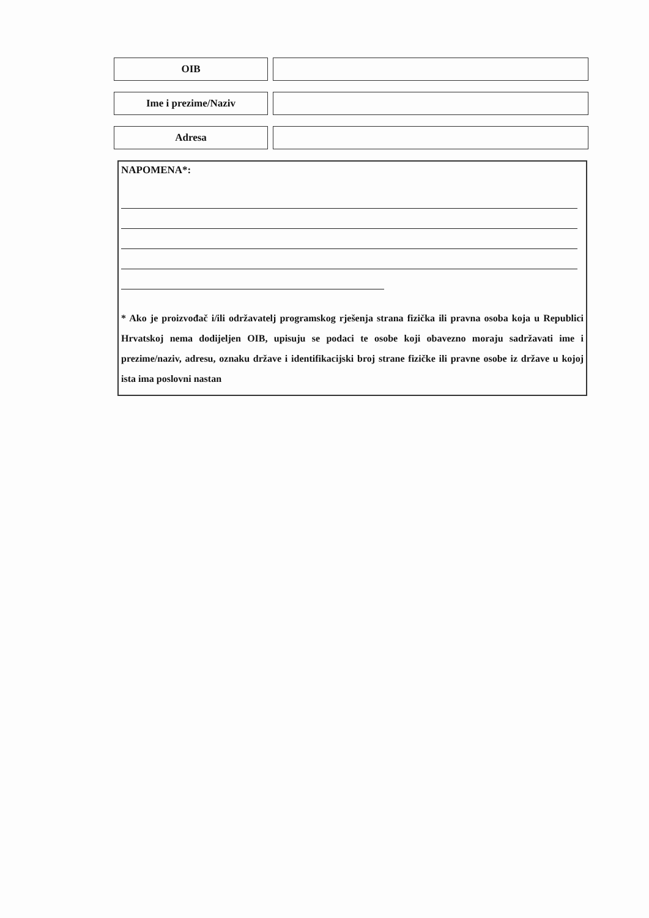OIB
Ime i prezime/Naziv
Adresa
NAPOMENA*:
* Ako je proizvođač i/ili održavatelj programskog rješenja strana fizička ili pravna osoba koja u Republici Hrvatskoj nema dodijeljen OIB, upisuju se podaci te osobe koji obavezno moraju sadržavati ime i prezime/naziv, adresu, oznaku države i identifikacijski broj strane fizičke ili pravne osobe iz države u kojoj ista ima poslovni nastan